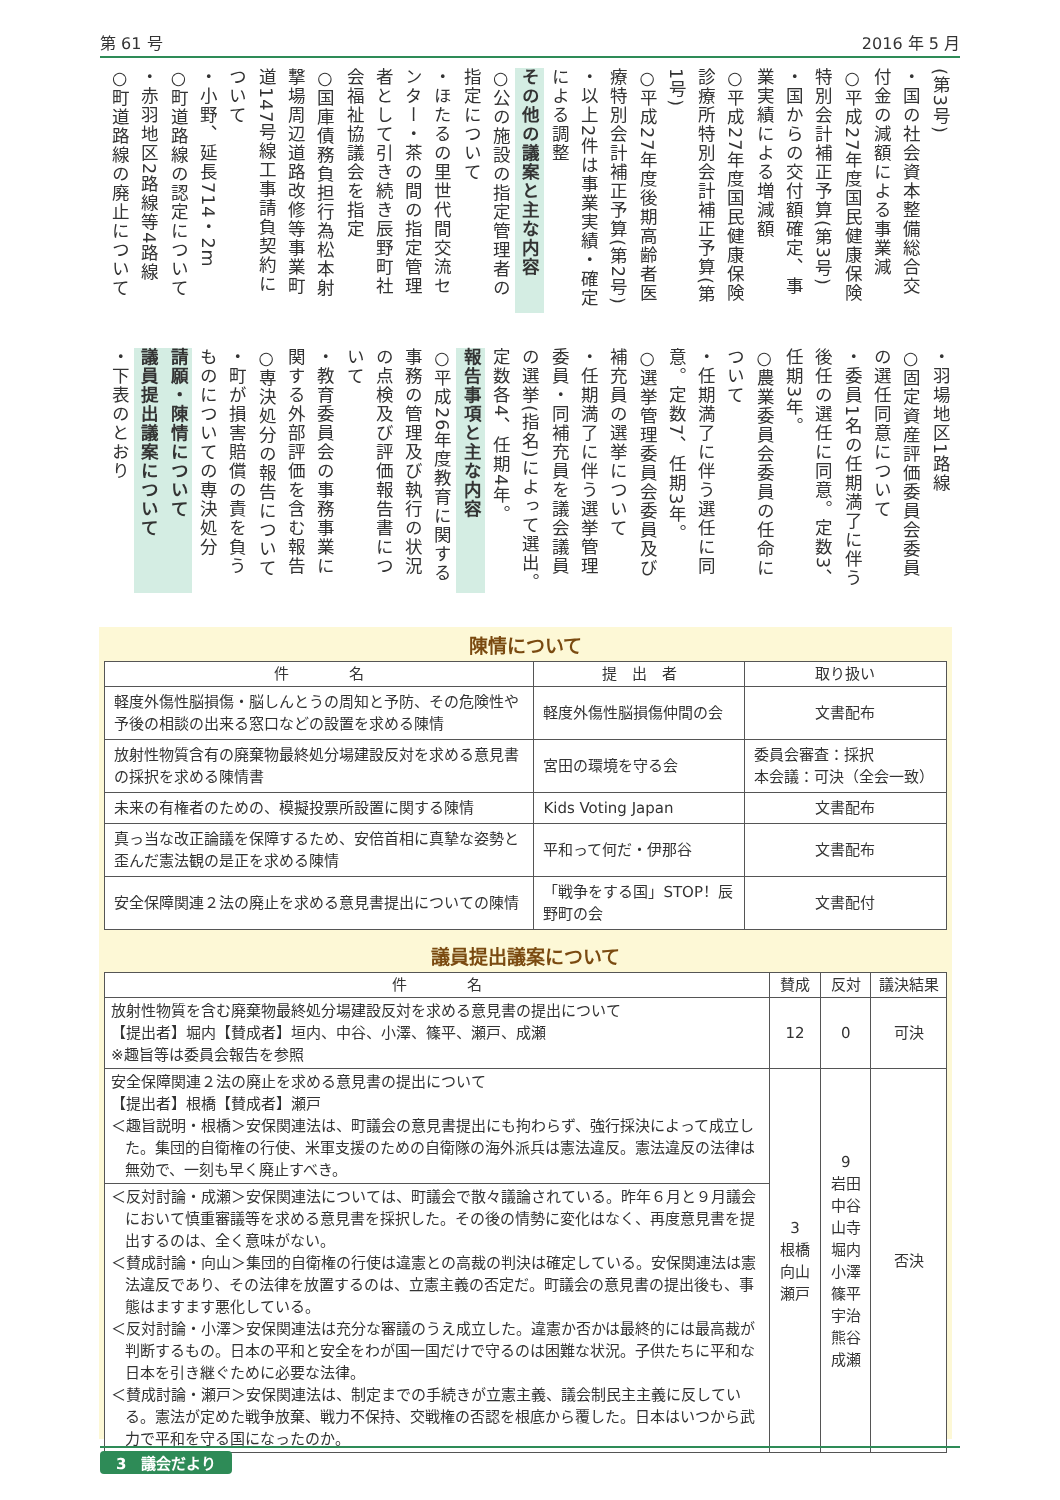第 61 号 2016 年 5 月
(第3号)
・国の社会資本整備総合交付金の減額による事業減
○平成27年度国民健康保険特別会計補正予算(第3号)
・国からの交付額確定、事業実績による増減額
○平成27年度国民健康保険診療所特別会計補正予算(第1号)
○平成27年度後期高齢者医療特別会計補正予算(第2号)
・以上2件は事業実績・確定による調整
その他の議案と主な内容
○公の施設の指定管理者の指定について
・ほたるの里世代間交流センター・茶の間の指定管理者として引き続き辰野町社会福祉協議会を指定
○国庫債務負担行為松本射撃場周辺道路改修等事業町道147号線工事請負契約について
・小野、延長714・2m
○町道路線の認定について
・赤羽地区2路線等4路線
○町道路線の廃止について
・羽場地区1路線
○固定資産評価委員会委員の選任同意について
・委員1名の任期満了に伴う後任の選任に同意。定数3、任期3年。
○農業委員会委員の任命について
・任期満了に伴う選任に同意。定数7、任期3年。
○選挙管理委員会委員及び補充員の選挙について
・任期満了に伴う選挙管理委員・同補充員を議会議員の選挙(指名)によって選出。定数各4、任期4年。
報告事項と主な内容
○平成26年度教育に関する事務の管理及び執行の状況の点検及び評価報告書について
・教育委員会の事務事業に関する外部評価を含む報告
○専決処分の報告について
・町が損害賠償の責を負うものについての専決処分
請願・陳情について
議員提出議案について
・下表のとおり
陳情について
| 件 名 | 提 出 者 | 取り扱い |
| --- | --- | --- |
| 軽度外傷性脳損傷・脳しんとうの周知と予防、その危険性や予後の相談の出来る窓口などの設置を求める陳情 | 軽度外傷性脳損傷仲間の会 | 文書配布 |
| 放射性物質含有の廃棄物最終処分場建設反対を求める意見書の採択を求める陳情書 | 宮田の環境を守る会 | 委員会審査：採択 本会議：可決（全会一致） |
| 未来の有権者のための、模擬投票所設置に関する陳情 | Kids Voting Japan | 文書配布 |
| 真っ当な改正論議を保障するため、安倍首相に真摯な姿勢と歪んだ憲法観の是正を求める陳情 | 平和って何だ・伊那谷 | 文書配布 |
| 安全保障関連２法の廃止を求める意見書提出についての陳情 | 「戦争をする国」STOP！辰野町の会 | 文書配付 |
議員提出議案について
| 件 名 | 賛成 | 反対 | 議決結果 |
| --- | --- | --- | --- |
| 放射性物質を含む廃棄物最終処分場建設反対を求める意見書の提出について 【提出者】堀内【賛成者】垣内、中谷、小澤、篠平、瀬戸、成瀬 ※趣旨等は委員会報告を参照 | 12 | 0 | 可決 |
| 安全保障関連２法の廃止を求める意見書の提出について 【提出者】根橋【賛成者】瀬戸 ＜趣旨説明・根橋＞安保関連法は、町議会の意見書提出にも拘わらず、強行採決によって成立した。集団的自衛権の行使、米軍支援のための自衛隊の海外派兵は憲法違反。憲法違反の法律は無効で、一刻も早く廃止すべき。 | 3 根橋 向山 瀬戸 | 9 岩田 中谷 山寺 堀内 小澤 篠平 宇治 熊谷 成瀬 | 否決 |
| ＜反対討論・成瀬＞安保関連法については、町議会で散々議論されている。昨年６月と９月議会において慎重審議等を求める意見書を採択した。その後の情勢に変化はなく、再度意見書を提出するのは、全く意味がない。 ＜賛成討論・向山＞集団的自衛権の行使は違憲との高裁の判決は確定している。安保関連法は憲法違反であり、その法律を放置するのは、立憲主義の否定だ。町議会の意見書の提出後も、事態はますます悪化している。 ＜反対討論・小澤＞安保関連法は充分な審議のうえ成立した。違憲か否かは最終的には最高裁が判断するもの。日本の平和と安全をわが国一国だけで守るのは困難な状況。子供たちに平和な日本を引き継ぐために必要な法律。 ＜賛成討論・瀬戸＞安保関連法は、制定までの手続きが立憲主義、議会制民主主義に反している。憲法が定めた戦争放棄、戦力不保持、交戦権の否認を根底から覆した。日本はいつから武力で平和を守る国になったのか。 | | | |
3　議会だより